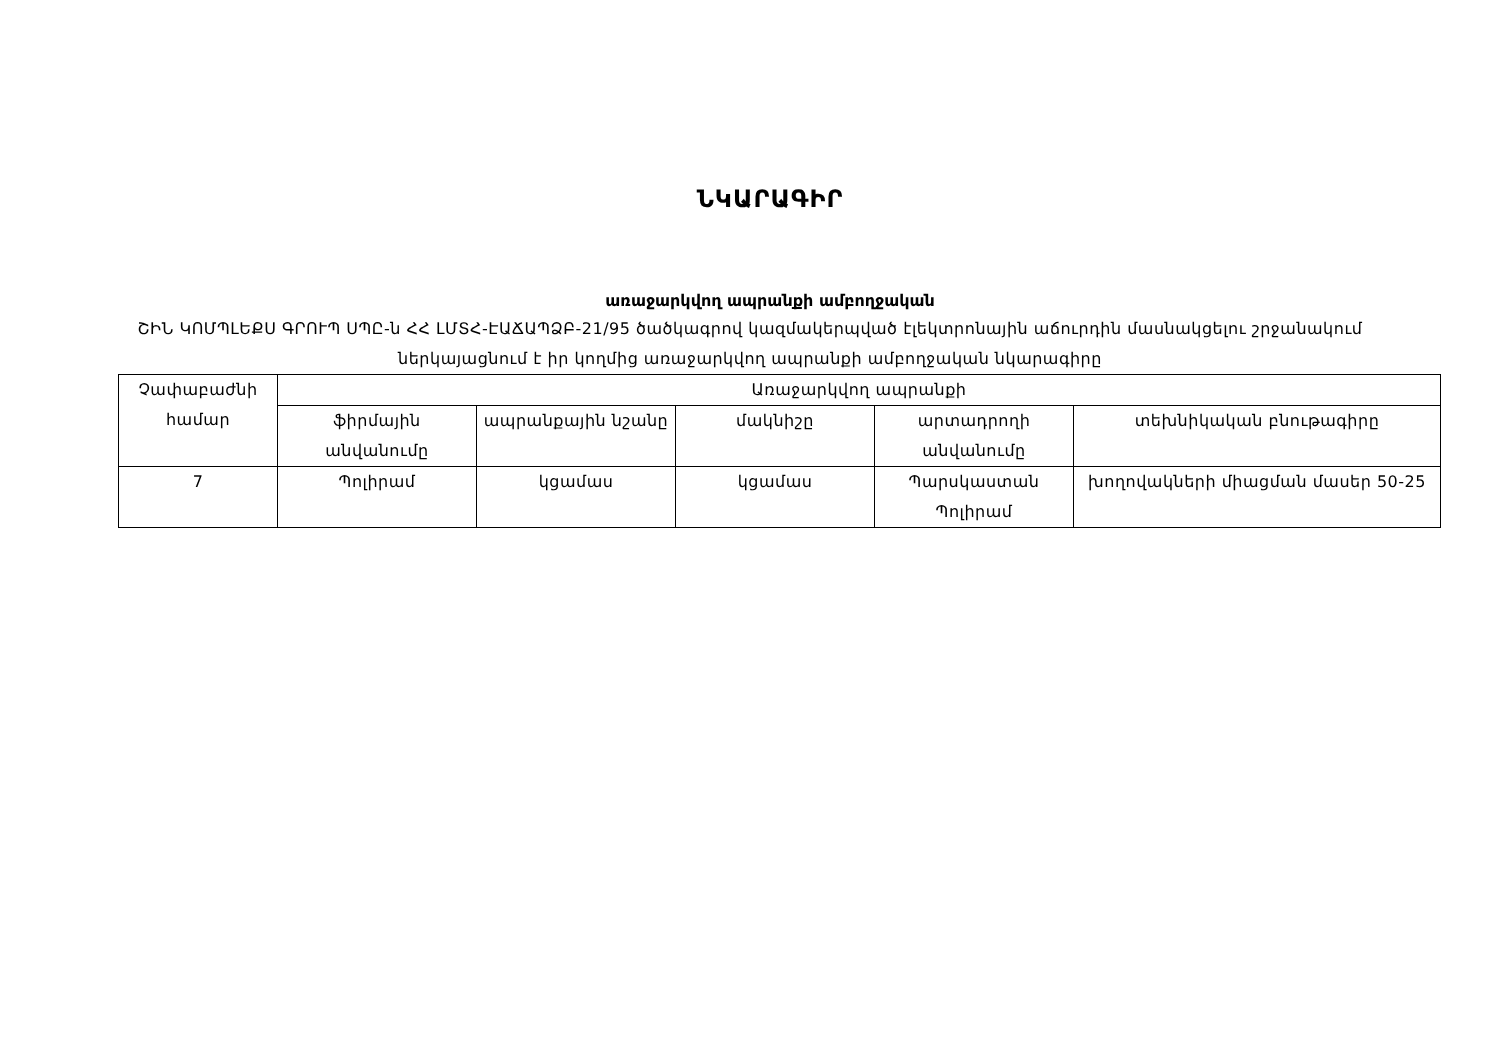ՆԿԱՐԱԳԻՐ
առաջարկվող ապրանքի ամբողջական
ՇԻՆ ԿՈՄՊԼԵՔՍ ԳՐՈՒՊ ՍՊԸ-ն ՀՀ ԼՄՏՀ-ԷԱՃԱՊՁԲ-21/95 ծածկագրով կազմակերպված էլեկտրոնային աճուրդին մասնակցելու շրջանակում ներկայացնում է իր կողմից առաջարկվող ապրանքի ամբողջական նկարագիրը
| Չափաբաժնի համար | Առաջարկվող ապրանքի | | | | |
| --- | --- | --- | --- | --- | --- |
| | ֆիրմային անվանումը | ապրանքային նշանը | մակնիշը | արտադրողի անվանումը | տեխնիկական բնութագիրը |
| 7 | Պոլիրամ | կցամաս | կցամաս | Պարսկաստան Պոլիրամ | խողովակների միացման մասեր 50-25 |